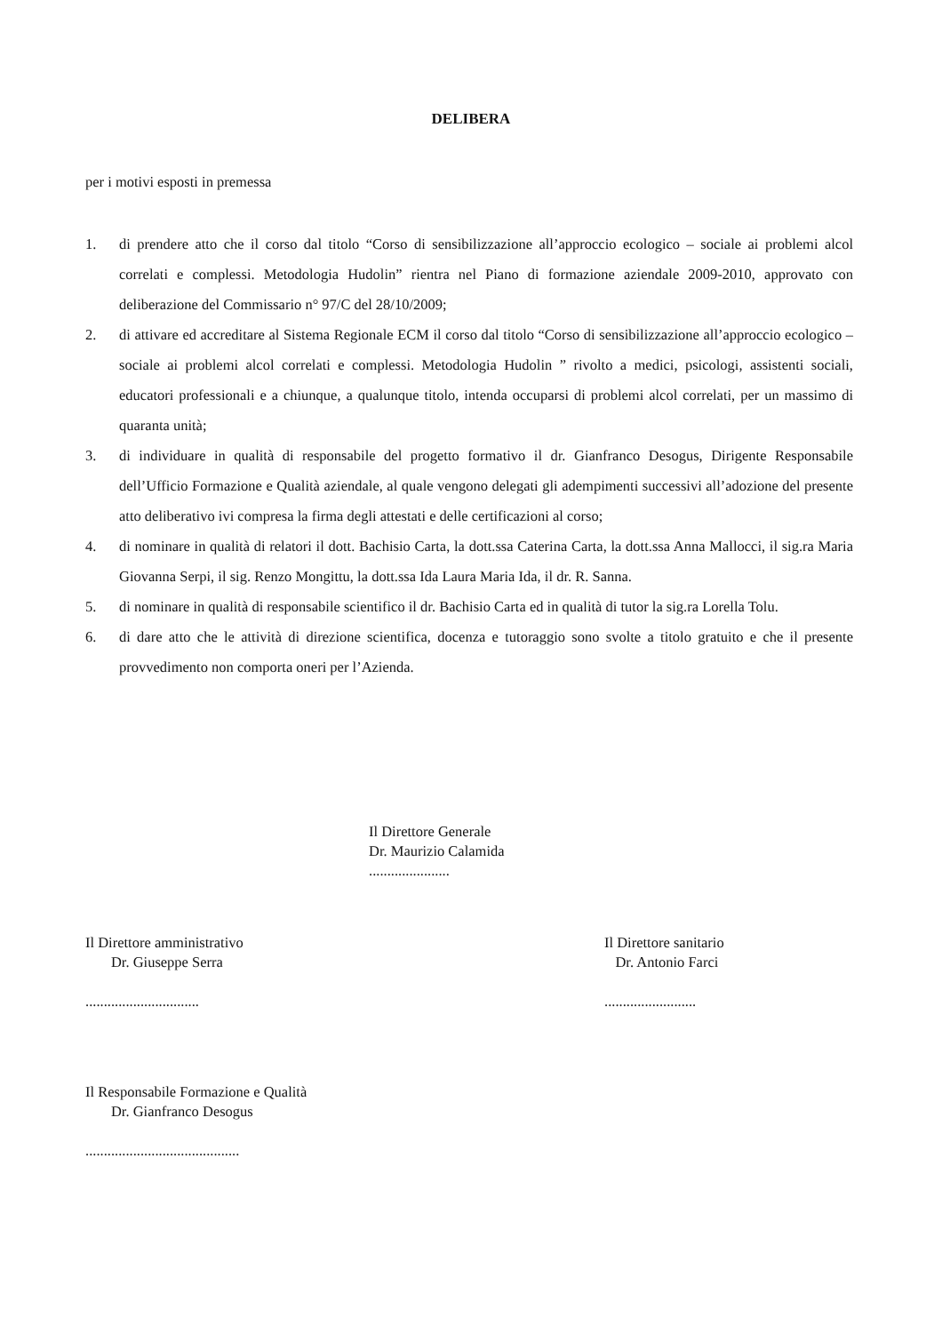DELIBERA
per i motivi esposti in premessa
1. di prendere atto che il corso dal titolo “Corso di sensibilizzazione all’approccio ecologico – sociale ai problemi alcol correlati e complessi. Metodologia Hudolin” rientra nel Piano di formazione aziendale 2009-2010, approvato con deliberazione del Commissario n° 97/C del 28/10/2009;
2. di attivare ed accreditare al Sistema Regionale ECM il corso dal titolo “Corso di sensibilizzazione all’approccio ecologico – sociale ai problemi alcol correlati e complessi. Metodologia Hudolin ” rivolto a medici, psicologi, assistenti sociali, educatori professionali e a chiunque, a qualunque titolo, intenda occuparsi di problemi alcol correlati, per un massimo di quaranta unità;
3. di individuare in qualità di responsabile del progetto formativo il dr. Gianfranco Desogus, Dirigente Responsabile dell’Ufficio Formazione e Qualità aziendale, al quale vengono delegati gli adempimenti successivi all’adozione del presente atto deliberativo ivi compresa la firma degli attestati e delle certificazioni al corso;
4. di nominare in qualità di relatori il dott. Bachisio Carta, la dott.ssa Caterina Carta, la dott.ssa Anna Mallocci, il sig.ra Maria Giovanna Serpi, il sig. Renzo Mongittu, la dott.ssa Ida Laura Maria Ida, il dr. R. Sanna.
5. di nominare in qualità di responsabile scientifico il dr. Bachisio Carta ed in qualità di tutor la sig.ra Lorella Tolu.
6. di dare atto che le attività di direzione scientifica, docenza e tutoraggio sono svolte a titolo gratuito e che il presente provvedimento non comporta oneri per l’Azienda.
Il Direttore Generale
Dr. Maurizio Calamida
......................
Il Direttore amministrativo
Dr. Giuseppe Serra
...............................
Il Direttore sanitario
Dr. Antonio Farci
.........................
Il Responsabile Formazione e Qualità
Dr. Gianfranco Desogus
..........................................